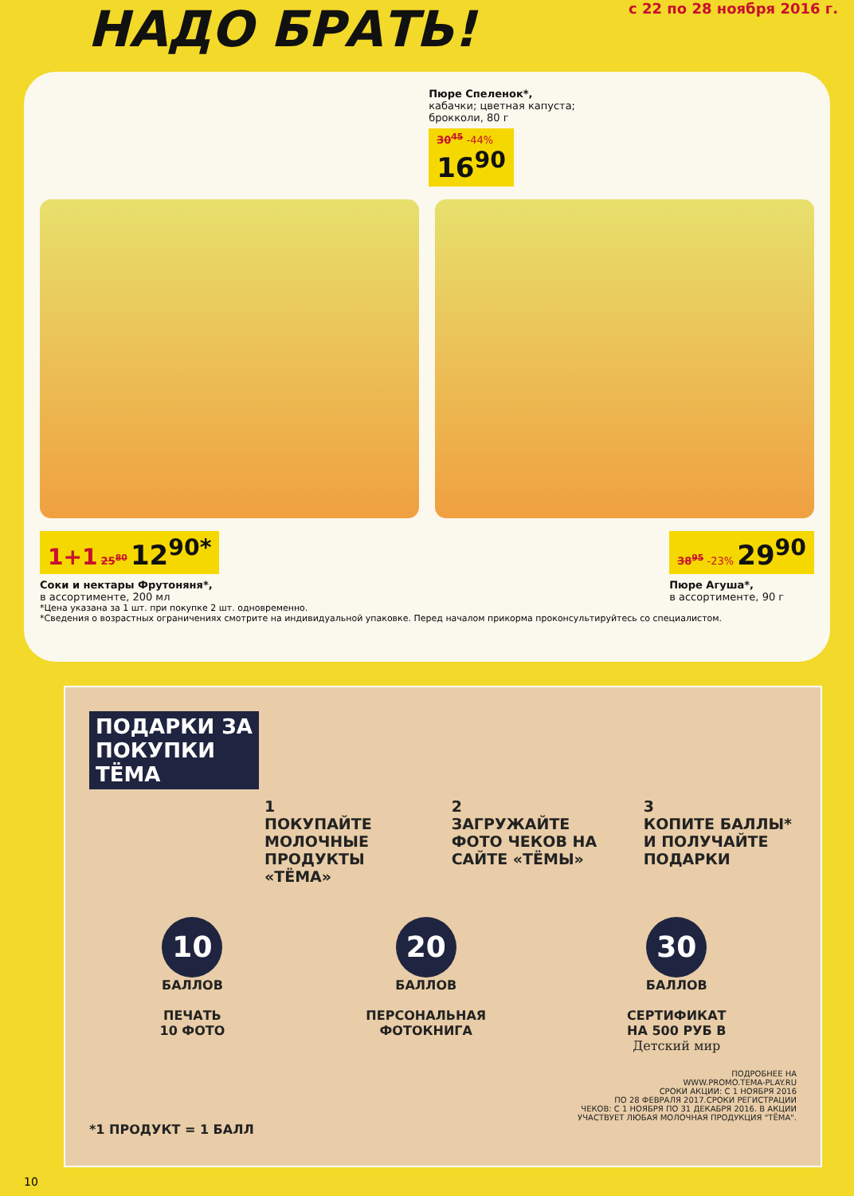НАДО БРАТЬ!
с 22 по 28 ноября 2016 г.
Пюре Спеленок*,
кабачки; цветная капуста;
брокколи, 80 г
30<sup>45</sup> -44%
16<sup>90</sup>
1+1 25<sup>80</sup> 12<sup>90*</sup>
Соки и нектары Фрутоняня*,
в ассортименте, 200 мл
38<sup>95</sup> -23% 29<sup>90</sup>
Пюре Агуша*,
в ассортименте, 90 г
*Цена указана за 1 шт. при покупке 2 шт. одновременно.
*Сведения о возрастных ограничениях смотрите на индивидуальной упаковке. Перед началом прикорма проконсультируйтесь со специалистом.
ПОДАРКИ ЗА
ПОКУПКИ
ТЁМА
1
ПОКУПАЙТЕ МОЛОЧНЫЕ ПРОДУКТЫ «ТЁМА»
2
ЗАГРУЖАЙТЕ ФОТО ЧЕКОВ НА САЙТЕ «ТЁМЫ»
3
КОПИТЕ БАЛЛЫ* И ПОЛУЧАЙТЕ ПОДАРКИ
10
БАЛЛОВ
ПЕЧАТЬ
10 ФОТО
20
БАЛЛОВ
ПЕРСОНАЛЬНАЯ
ФОТОКНИГА
30
БАЛЛОВ
СЕРТИФИКАТ
НА 500 РУБ В
Детский мир
ПОДРОБНЕЕ НА
WWW.PROMO.TEMA-PLAY.RU
СРОКИ АКЦИИ: С 1 НОЯБРЯ 2016
ПО 28 ФЕВРАЛЯ 2017.СРОКИ РЕГИСТРАЦИИ
ЧЕКОВ: С 1 НОЯБРЯ ПО 31 ДЕКАБРЯ 2016. В АКЦИИ
УЧАСТВУЕТ ЛЮБАЯ МОЛОЧНАЯ ПРОДУКЦИЯ "ТЁМА".
*1 ПРОДУКТ = 1 БАЛЛ
10